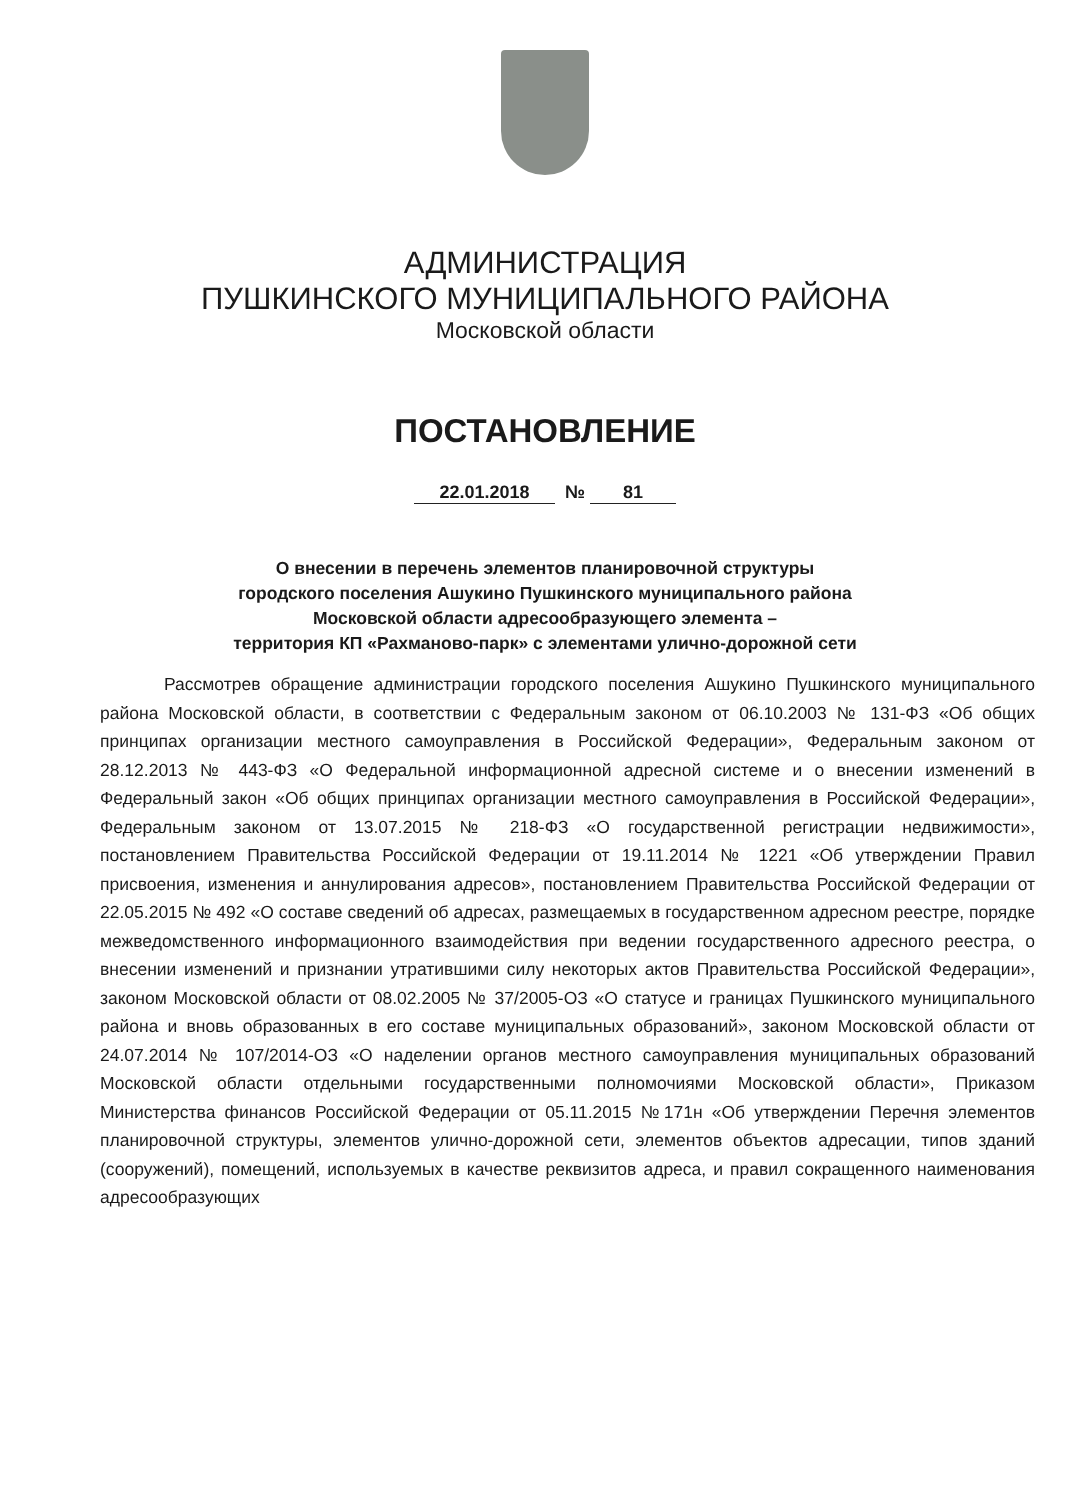АДМИНИСТРАЦИЯ
ПУШКИНСКОГО МУНИЦИПАЛЬНОГО РАЙОНА
Московской области
ПОСТАНОВЛЕНИЕ
22.01.2018 № 81
О внесении в перечень элементов планировочной структуры
городского поселения Ашукино Пушкинского муниципального района
Московской области адресообразующего элемента –
территория КП «Рахманово-парк» с элементами улично-дорожной сети
Рассмотрев обращение администрации городского поселения Ашукино Пушкинского муниципального района Московской области, в соответствии с Федеральным законом от 06.10.2003 № 131-ФЗ «Об общих принципах организации местного самоуправления в Российской Федерации», Федеральным законом от 28.12.2013 № 443-ФЗ «О Федеральной информационной адресной системе и о внесении изменений в Федеральный закон «Об общих принципах организации местного самоуправления в Российской Федерации», Федеральным законом от 13.07.2015 № 218-ФЗ «О государственной регистрации недвижимости», постановлением Правительства Российской Федерации от 19.11.2014 № 1221 «Об утверждении Правил присвоения, изменения и аннулирования адресов», постановлением Правительства Российской Федерации от 22.05.2015 № 492 «О составе сведений об адресах, размещаемых в государственном адресном реестре, порядке межведомственного информационного взаимодействия при ведении государственного адресного реестра, о внесении изменений и признании утратившими силу некоторых актов Правительства Российской Федерации», законом Московской области от 08.02.2005 № 37/2005-ОЗ «О статусе и границах Пушкинского муниципального района и вновь образованных в его составе муниципальных образований», законом Московской области от 24.07.2014 № 107/2014-ОЗ «О наделении органов местного самоуправления муниципальных образований Московской области отдельными государственными полномочиями Московской области», Приказом Министерства финансов Российской Федерации от 05.11.2015 №171н «Об утверждении Перечня элементов планировочной структуры, элементов улично-дорожной сети, элементов объектов адресации, типов зданий (сооружений), помещений, используемых в качестве реквизитов адреса, и правил сокращенного наименования адресообразующих